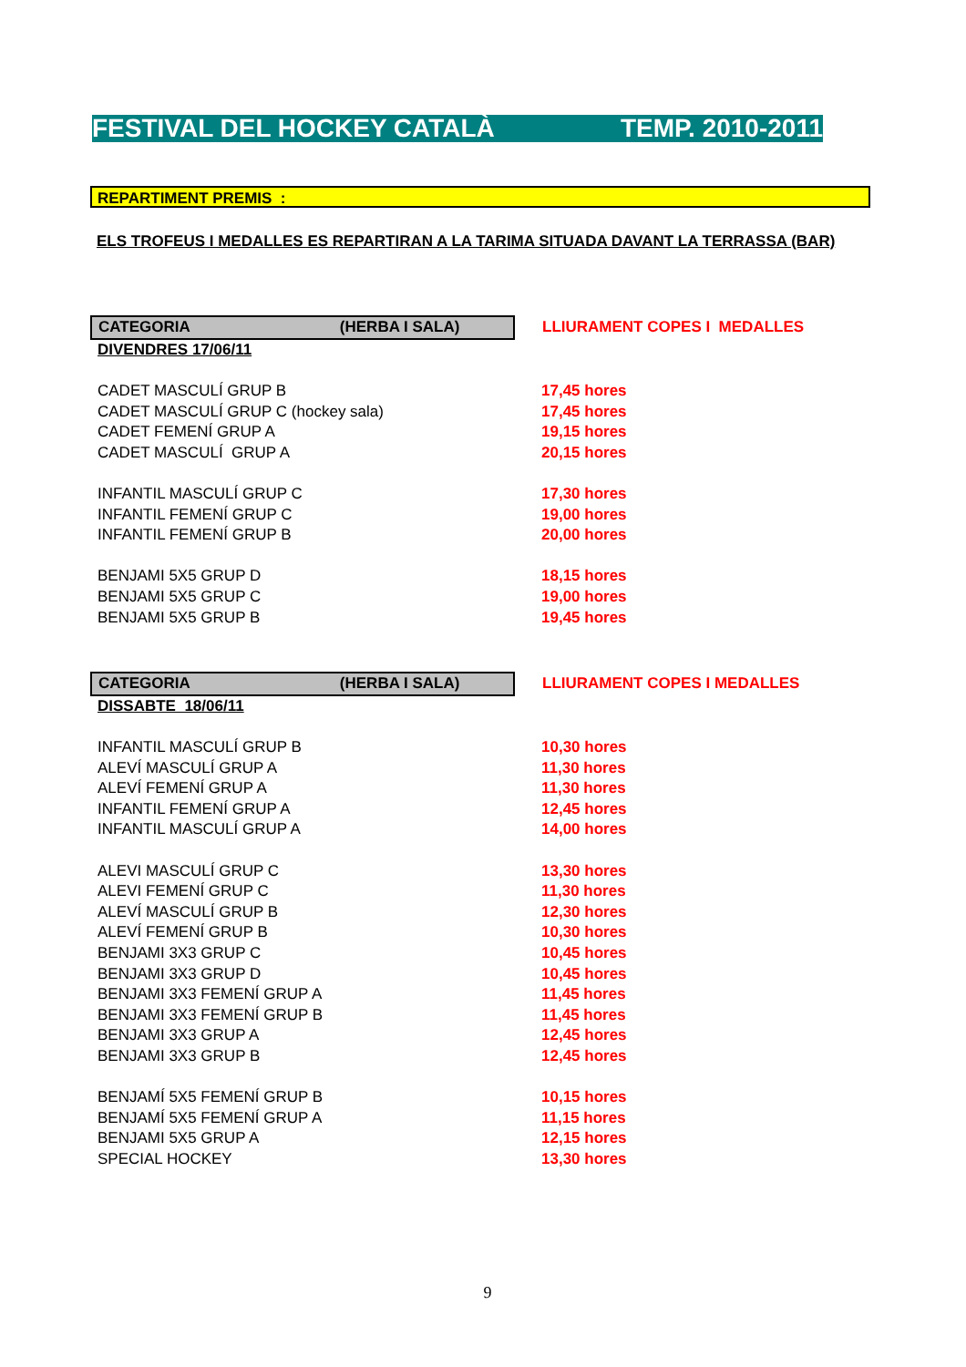FESTIVAL DEL HOCKEY CATALÀ TEMP. 2010-2011
REPARTIMENT PREMIS :
ELS TROFEUS I MEDALLES ES REPARTIRAN A LA TARIMA SITUADA DAVANT LA TERRASSA (BAR)
| CATEGORIA (HERBA I SALA) | LLIURAMENT COPES I MEDALLES |
| DIVENDRES 17/06/11 | |
| CADET MASCULÍ GRUP B | 17,45 hores |
| CADET MASCULÍ GRUP C (hockey sala) | 17,45 hores |
| CADET FEMENÍ GRUP A | 19,15 hores |
| CADET MASCULÍ GRUP A | 20,15 hores |
| INFANTIL MASCULÍ GRUP C | 17,30 hores |
| INFANTIL FEMENÍ GRUP C | 19,00 hores |
| INFANTIL FEMENÍ GRUP B | 20,00 hores |
| BENJAMI 5X5 GRUP D | 18,15 hores |
| BENJAMI 5X5 GRUP C | 19,00 hores |
| BENJAMI 5X5 GRUP B | 19,45 hores |
| CATEGORIA (HERBA I SALA) | LLIURAMENT COPES I MEDALLES |
| DISSABTE 18/06/11 | |
| INFANTIL MASCULÍ GRUP B | 10,30 hores |
| ALEVÍ MASCULÍ GRUP A | 11,30 hores |
| ALEVÍ FEMENÍ GRUP A | 11,30 hores |
| INFANTIL FEMENÍ GRUP A | 12,45 hores |
| INFANTIL MASCULÍ GRUP A | 14,00 hores |
| ALEVI MASCULÍ GRUP C | 13,30 hores |
| ALEVI FEMENÍ GRUP C | 11,30 hores |
| ALEVÍ MASCULÍ GRUP B | 12,30 hores |
| ALEVÍ FEMENÍ GRUP B | 10,30 hores |
| BENJAMI 3X3 GRUP C | 10,45 hores |
| BENJAMI 3X3 GRUP D | 10,45 hores |
| BENJAMI 3X3 FEMENÍ GRUP A | 11,45 hores |
| BENJAMI 3X3 FEMENÍ GRUP B | 11,45 hores |
| BENJAMI 3X3 GRUP A | 12,45 hores |
| BENJAMI 3X3 GRUP B | 12,45 hores |
| BENJAMÍ 5X5 FEMENÍ GRUP B | 10,15 hores |
| BENJAMÍ 5X5 FEMENÍ GRUP A | 11,15 hores |
| BENJAMI 5X5 GRUP A | 12,15 hores |
| SPECIAL HOCKEY | 13,30 hores |
9